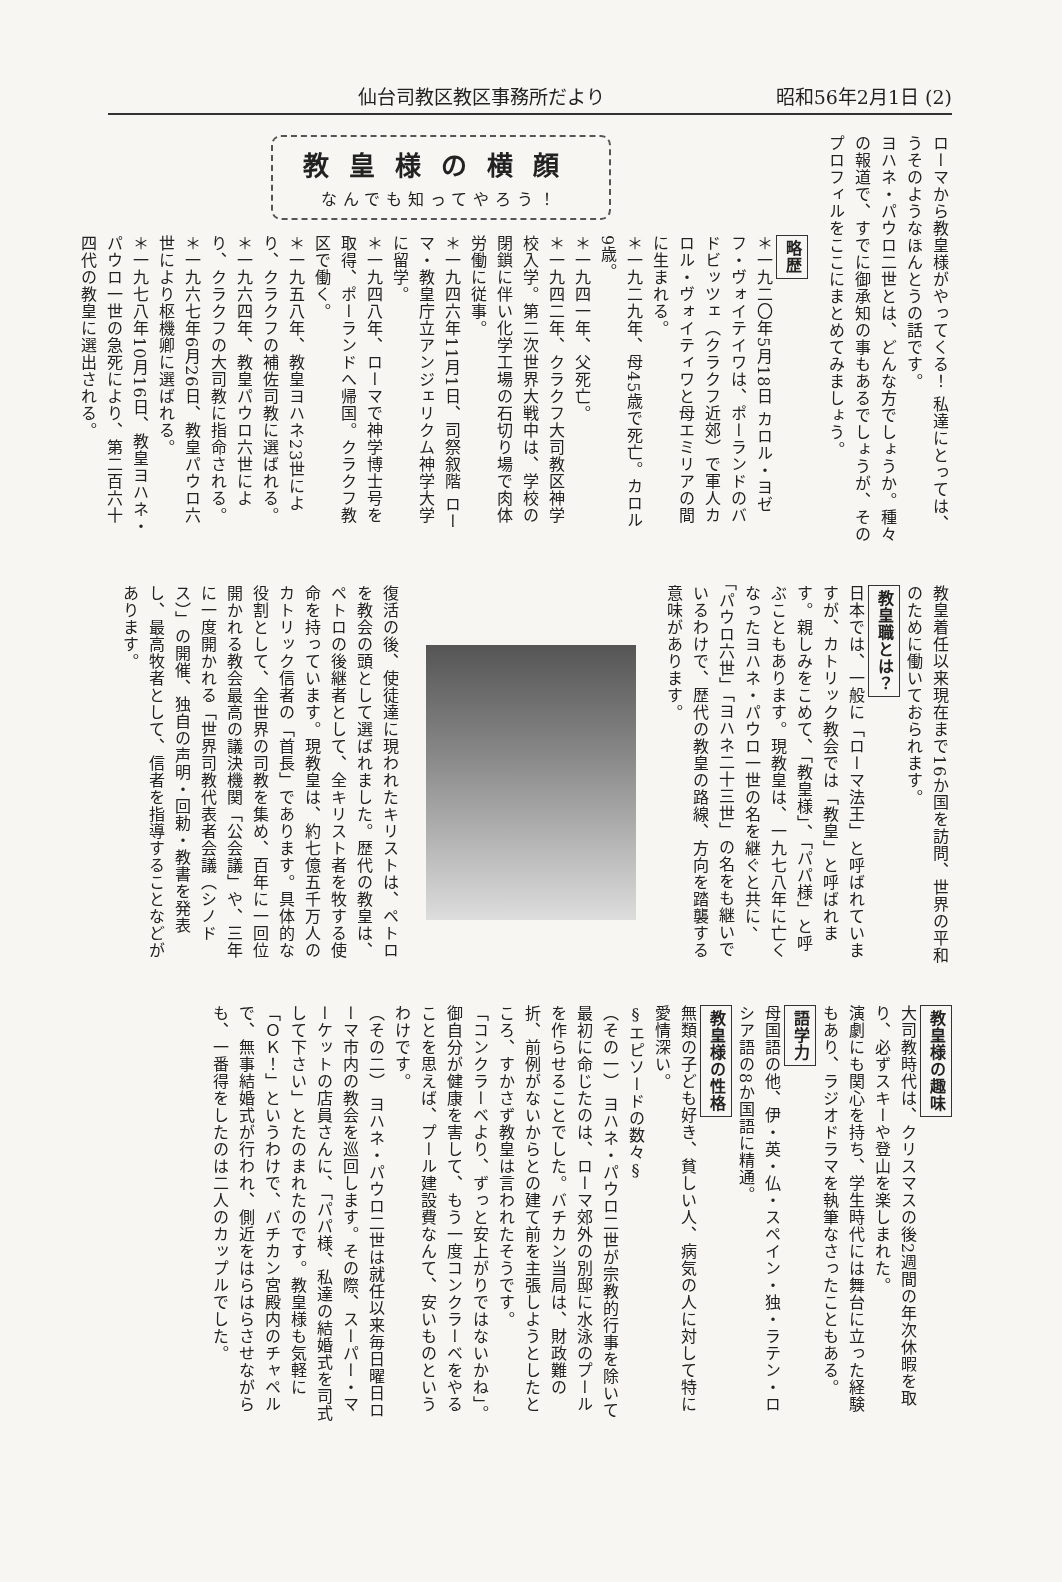仙台司教区教区事務所だより 昭和56年2月1日 (2)
ローマから教皇様がやってくる！ 私達にとっては、うそのようなほんとうの話です。
ヨハネ・パウロ二世とは、どんな方でしょうか。種々の報道で、すでに御承知の事もあるでしょうが、そのプロフィルをここにまとめてみましょう。
教皇様の横顔
なんでも知ってやろう！
略歴
＊一九二〇年5月18日 カロル・ヨゼフ・ヴォイテイワは、ポーランドのバドビッツェ（クラクフ近郊）で軍人カロル・ヴォイティワと母エミリアの間に生まれる。
＊一九二九年、母45歳で死亡。カロル9歳。
＊一九四一年、父死亡。
＊一九四二年、クラクフ大司教区神学校入学。第二次世界大戦中は、学校の閉鎖に伴い化学工場の石切り場で肉体労働に従事。
＊一九四六年11月1日、司祭叙階 ローマ・教皇庁立アンジェリクム神学大学に留学。
＊一九四八年、ローマで神学博士号を取得、ポーランドへ帰国。クラクフ教区で働く。
＊一九五八年、教皇ヨハネ23世により、クラクフの補佐司教に選ばれる。
＊一九六四年、教皇パウロ六世により、クラクフの大司教に指命される。
＊一九六七年6月26日、教皇パウロ六世により枢機卿に選ばれる。
＊一九七八年10月16日、教皇ヨハネ・パウロ一世の急死により、第二百六十四代の教皇に選出される。
教皇着任以来現在まで16か国を訪問、世界の平和のために働いておられます。
教皇職とは？
日本では、一般に「ローマ法王」と呼ばれていますが、カトリック教会では「教皇」と呼ばれます。親しみをこめて、「教皇様」、「パパ様」と呼ぶこともあります。現教皇は、一九七八年に亡くなったヨハネ・パウロ一世の名を継ぐと共に、「パウロ六世」「ヨハネ二十三世」の名をも継いでいるわけで、歴代の教皇の路線、方向を踏襲する意味があります。
復活の後、使徒達に現われたキリストは、ペトロを教会の頭として選ばれました。歴代の教皇は、ペトロの後継者として、全キリスト者を牧する使命を持っています。現教皇は、約七億五千万人のカトリック信者の「首長」であります。具体的な役割として、全世界の司教を集め、百年に一回位開かれる教会最高の議決機関「公会議」や、三年に一度開かれる「世界司教代表者会議（シノドス）」の開催、独自の声明・回勅・教書を発表し、最高牧者として、信者を指導することなどがあります。
教皇様の趣味
大司教時代は、クリスマスの後2週間の年次休暇を取り、必ずスキーや登山を楽しまれた。
演劇にも関心を持ち、学生時代には舞台に立った経験もあり、ラジオドラマを執筆なさったこともある。
語学力
母国語の他、伊・英・仏・スペイン・独・ラテン・ロシア語の8か国語に精通。
教皇様の性格
無類の子ども好き、貧しい人、病気の人に対して特に愛情深い。
§エピソードの数々§
（その一） ヨハネ・パウロ二世が宗教的行事を除いて最初に命じたのは、ローマ郊外の別邸に水泳のプールを作らせることでした。バチカン当局は、財政難の折、前例がないからとの建て前を主張しようとしたところ、すかさず教皇は言われたそうです。
「コンクラーベより、ずっと安上がりではないかね」。御自分が健康を害して、もう一度コンクラーベをやることを思えば、プール建設費なんて、安いものというわけです。
（その二） ヨハネ・パウロ二世は就任以来毎日曜日ローマ市内の教会を巡回します。その際、スーパー・マーケットの店員さんに、「パパ様、私達の結婚式を司式して下さい」とたのまれたのです。教皇様も気軽に「ＯＫ！」というわけで、バチカン宮殿内のチャペルで、無事結婚式が行われ、側近をはらはらさせながらも、一番得をしたのは二人のカップルでした。